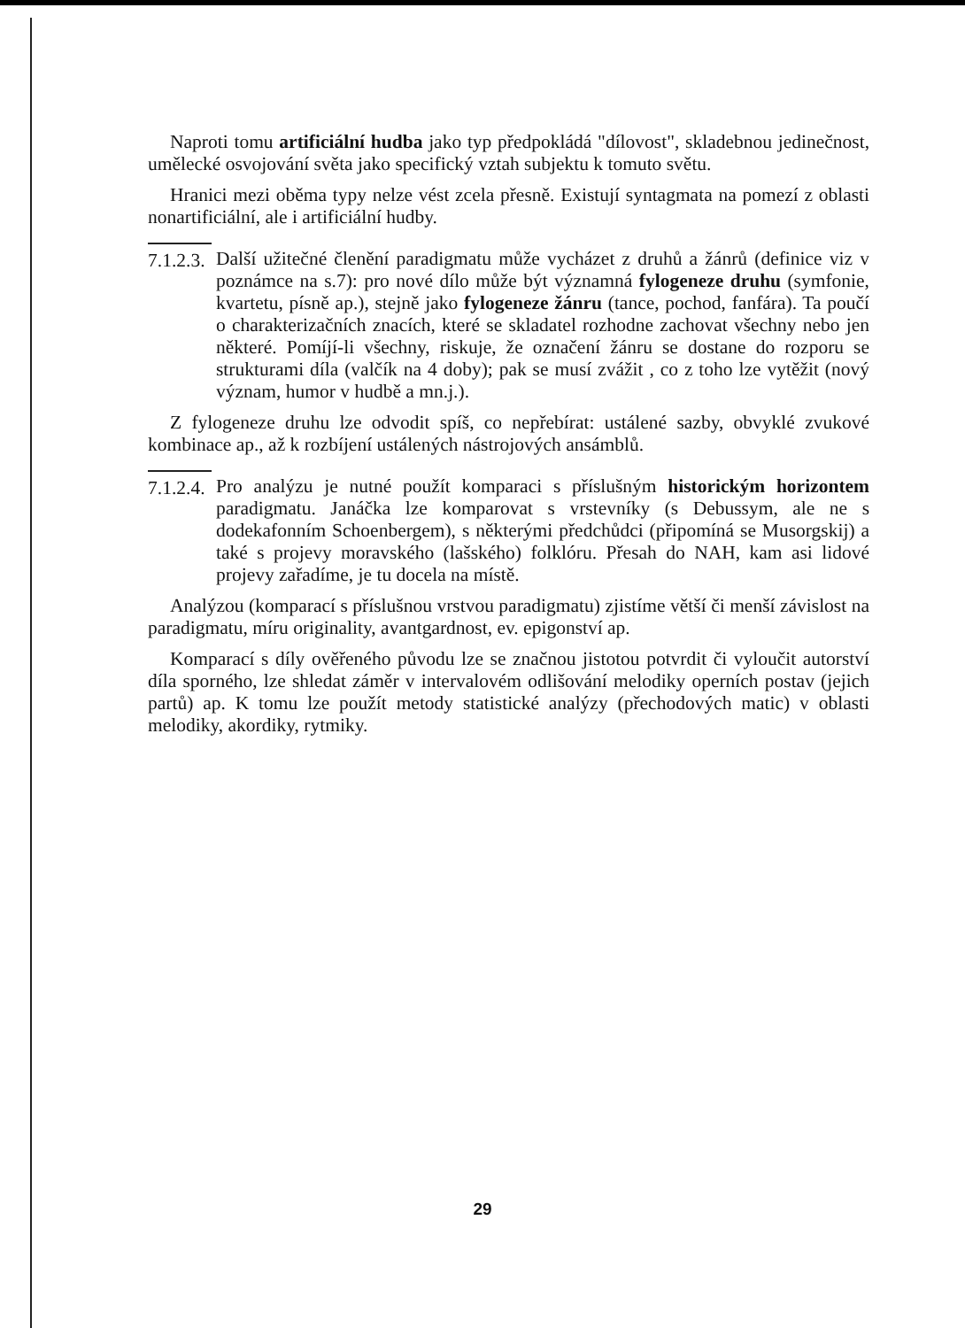Naproti tomu artificiální hudba jako typ předpokládá "dílovost", skladebnou jedinečnost, umělecké osvojování světa jako specifický vztah subjektu k tomuto světu.
Hranici mezi oběma typy nelze vést zcela přesně. Existují syntagmata na pomezí z oblasti nonartificiální, ale i artificiální hudby.
7.1.2.3.
Další užitečné členění paradigmatu může vycházet z druhů a žánrů (definice viz v poznámce na s.7): pro nové dílo může být významná fylogeneze druhu (symfonie, kvartetu, písně ap.), stejně jako fylogeneze žánru (tance, pochod, fanfára). Ta poučí o charakterizačních znacích, které se skladatel rozhodne zachovat všechny nebo jen některé. Pomíjí-li všechny, riskuje, že označení žánru se dostane do rozporu se strukturami díla (valčík na 4 doby); pak se musí zvážit , co z toho lze vytěžit (nový význam, humor v hudbě a mn.j.).
Z fylogeneze druhu lze odvodit spíš, co nepřebírat: ustálené sazby, obvyklé zvukové kombinace ap., až k rozbíjení ustálených nástrojových ansámblů.
7.1.2.4.
Pro analýzu je nutné použít komparaci s příslušným historickým horizontem paradigmatu. Janáčka lze komparovat s vrstevníky (s Debussym, ale ne s dodekafonním Schoenbergem), s některými předchůdci (připomíná se Musorgskij) a také s projevy moravského (lašského) folklóru. Přesah do NAH, kam asi lidové projevy zařadíme, je tu docela na místě.
Analýzou (komparací s příslušnou vrstvou paradigmatu) zjistíme větší či menší závislost na paradigmatu, míru originality, avantgardnost, ev. epigonství ap.
Komparací s díly ověřeného původu lze se značnou jistotou potvrdit či vyloučit autorství díla sporného, lze shledat záměr v intervalovém odlišování melodiky operních postav (jejich partů) ap. K tomu lze použít metody statistické analýzy (přechodových matic) v oblasti melodiky, akordiky, rytmiky.
29